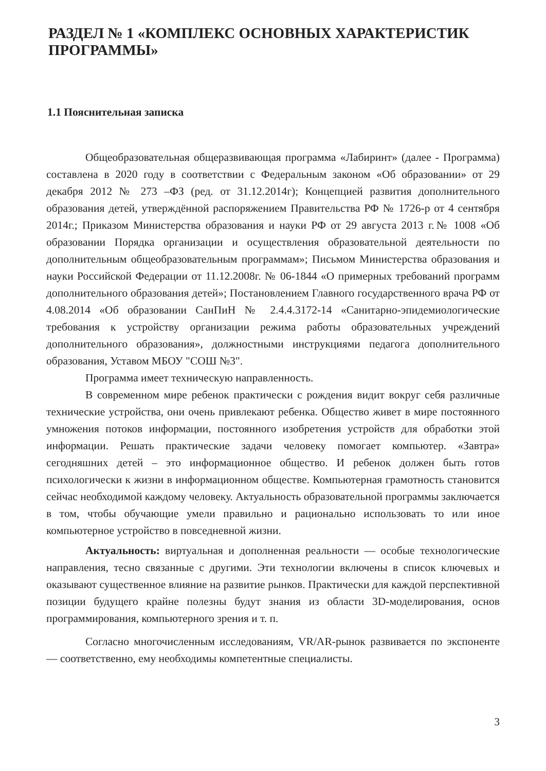РАЗДЕЛ № 1 «КОМПЛЕКС ОСНОВНЫХ ХАРАКТЕРИСТИК ПРОГРАММЫ»
1.1 Пояснительная записка
Общеобразовательная общеразвивающая программа «Лабиринт» (далее - Программа) составлена в 2020 году в соответствии с Федеральным законом «Об образовании» от 29 декабря 2012 № 273 –ФЗ (ред. от 31.12.2014г); Концепцией развития дополнительного образования детей, утверждённой распоряжением Правительства РФ № 1726-р от 4 сентября 2014г.; Приказом Министерства образования и науки РФ от 29 августа 2013 г.№ 1008 «Об образовании Порядка организации и осуществления образовательной деятельности по дополнительным общеобразовательным программам»; Письмом Министерства образования и науки Российской Федерации от 11.12.2008г. № 06-1844 «О примерных требований программ дополнительного образования детей»; Постановлением Главного государственного врача РФ от 4.08.2014 «Об образовании СанПиН № 2.4.4.3172-14 «Санитарно-эпидемиологические требования к устройству организации режима работы образовательных учреждений дополнительного образования», должностными инструкциями педагога дополнительного образования, Уставом МБОУ "СОШ №3".
Программа имеет техническую направленность.
В современном мире ребенок практически с рождения видит вокруг себя различные технические устройства, они очень привлекают ребенка. Общество живет в мире постоянного умножения потоков информации, постоянного изобретения устройств для обработки этой информации. Решать практические задачи человеку помогает компьютер. «Завтра» сегодняшних детей – это информационное общество. И ребенок должен быть готов психологически к жизни в информационном обществе. Компьютерная грамотность становится сейчас необходимой каждому человеку. Актуальность образовательной программы заключается в том, чтобы обучающие умели правильно и рационально использовать то или иное компьютерное устройство в повседневной жизни.
Актуальность: виртуальная и дополненная реальности — особые технологические направления, тесно связанные с другими. Эти технологии включены в список ключевых и оказывают существенное влияние на развитие рынков. Практически для каждой перспективной позиции будущего крайне полезны будут знания из области 3D-моделирования, основ программирования, компьютерного зрения и т. п.
Согласно многочисленным исследованиям, VR/AR-рынок развивается по экспоненте — соответственно, ему необходимы компетентные специалисты.
3